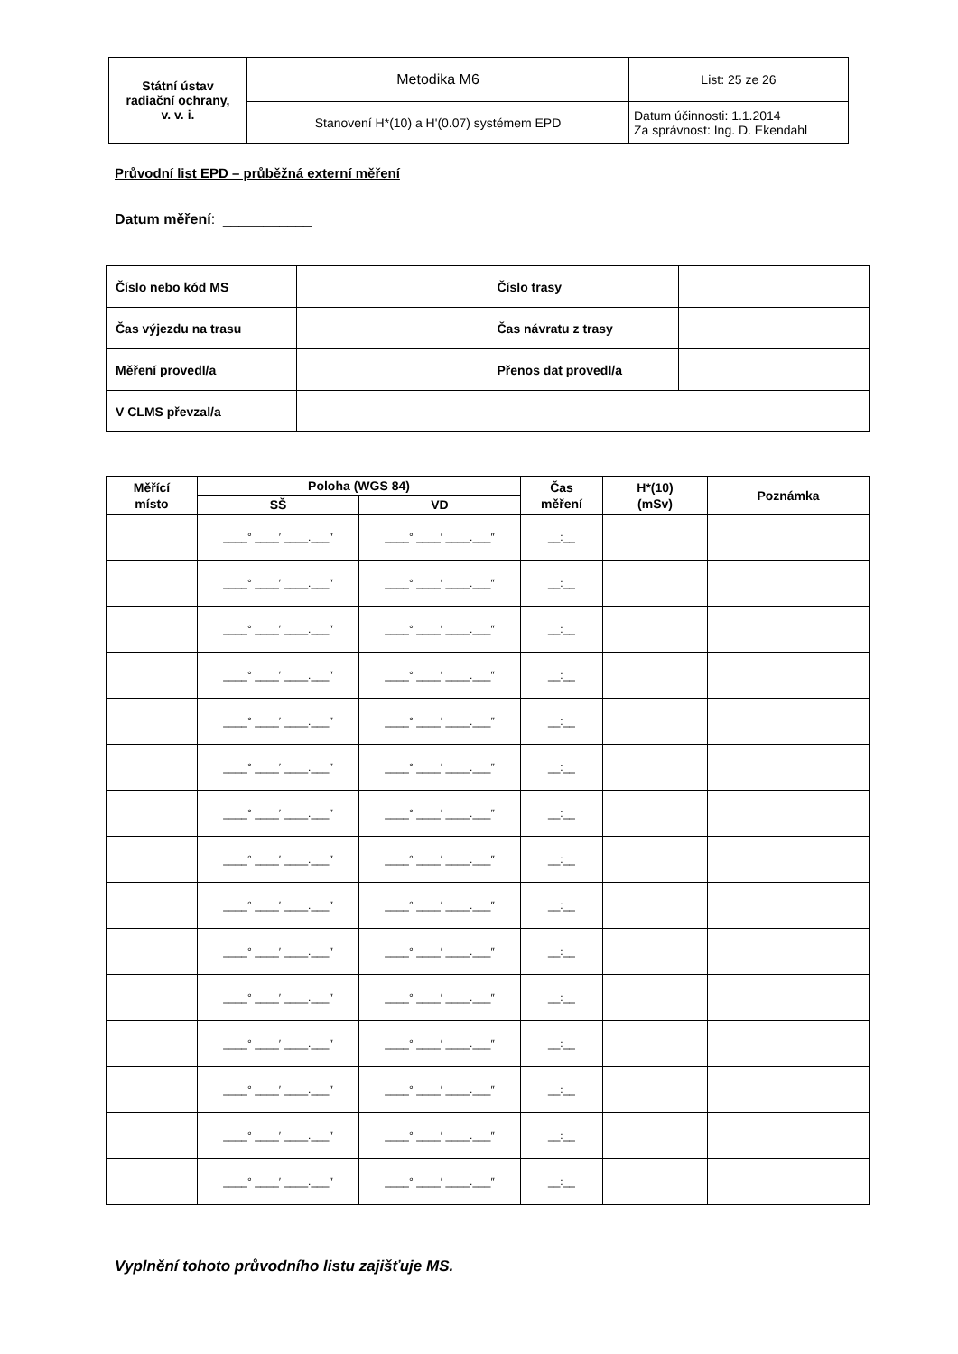| Státní ústav radiační ochrany, v. v. i. | Metodika M6 | List: 25 ze 26 |
| | Stanovení H*(10) a H'(0.07) systémem EPD | Datum účinnosti: 1.1.2014 Za správnost: Ing. D. Ekendahl |
Průvodní list EPD – průběžná externí měření
Datum měření: ___________
| Číslo nebo kód MS | | Číslo trasy | |
| Čas výjezdu na trasu | | Čas návratu z trasy | |
| Měření provedl/a | | Přenos dat provedl/a | |
| V CLMS převzal/a | | | |
| Měřící místo | Poloha (WGS 84) | | Čas měření | H*(10) (mSv) | Poznámka |
| --- | --- | --- | --- | --- | --- |
| | SŠ | VD | | | |
| | ____° ____′ ____.___″ | ____° ____′ ____.___″ | __:__ | | |
| | ____° ____′ ____.___″ | ____° ____′ ____.___″ | __:__ | | |
| | ____° ____′ ____.___″ | ____° ____′ ____.___″ | __:__ | | |
| | ____° ____′ ____.___″ | ____° ____′ ____.___″ | __:__ | | |
| | ____° ____′ ____.___″ | ____° ____′ ____.___″ | __:__ | | |
| | ____° ____′ ____.___″ | ____° ____′ ____.___″ | __:__ | | |
| | ____° ____′ ____.___″ | ____° ____′ ____.___″ | __:__ | | |
| | ____° ____′ ____.___″ | ____° ____′ ____.___″ | __:__ | | |
| | ____° ____′ ____.___″ | ____° ____′ ____.___″ | __:__ | | |
| | ____° ____′ ____.___″ | ____° ____′ ____.___″ | __:__ | | |
| | ____° ____′ ____.___″ | ____° ____′ ____.___″ | __:__ | | |
| | ____° ____′ ____.___″ | ____° ____′ ____.___″ | __:__ | | |
| | ____° ____′ ____.___″ | ____° ____′ ____.___″ | __:__ | | |
| | ____° ____′ ____.___″ | ____° ____′ ____.___″ | __:__ | | |
| | ____° ____′ ____.___″ | ____° ____′ ____.___″ | __:__ | | |
Vyplnění tohoto průvodního listu zajišťuje MS.